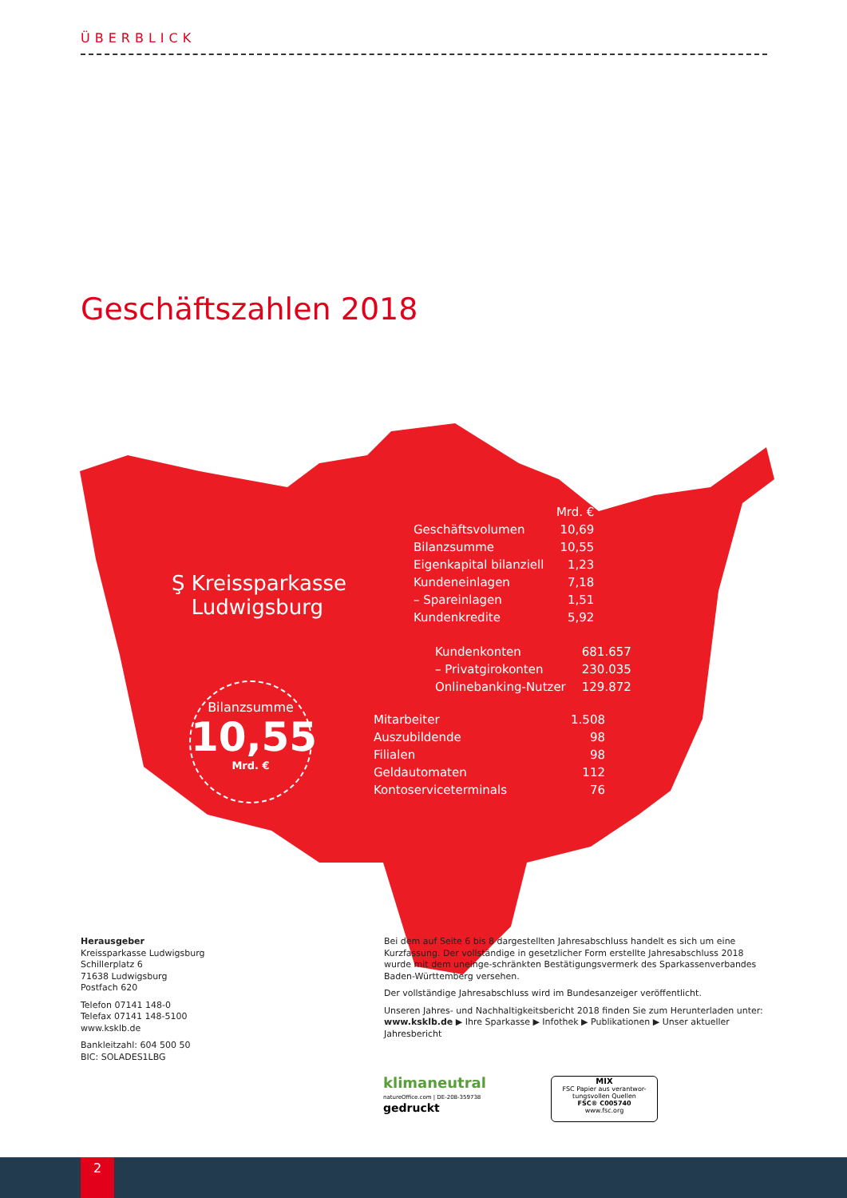ÜBERBLICK
Geschäftszahlen 2018
Ş Kreissparkasse
Ludwigsburg
Bilanzsumme
10,55
Mrd. €
| | Mrd. € |
| --- | --- |
| Geschäftsvolumen | 10,69 |
| Bilanzsumme | 10,55 |
| Eigenkapital bilanziell | 1,23 |
| Kundeneinlagen | 7,18 |
| – Spareinlagen | 1,51 |
| Kundenkredite | 5,92 |
| Kundenkonten | 681.657 |
| – Privatgirokonten | 230.035 |
| Onlinebanking-Nutzer | 129.872 |
| Mitarbeiter | 1.508 |
| Auszubildende | 98 |
| Filialen | 98 |
| Geldautomaten | 112 |
| Kontoserviceterminals | 76 |
Herausgeber
Kreissparkasse Ludwigsburg
Schillerplatz 6
71638 Ludwigsburg
Postfach 620
Telefon 07141 148-0
Telefax 07141 148-5100
www.ksklb.de
Bankleitzahl: 604 500 50
BIC: SOLADES1LBG
Bei dem auf Seite 6 bis 8 dargestellten Jahresabschluss handelt es sich um eine Kurzfassung. Der vollständige in gesetzlicher Form erstellte Jahresabschluss 2018 wurde mit dem uneinge-schränkten Bestätigungsvermerk des Sparkassenverbandes Baden-Württemberg versehen.
Der vollständige Jahresabschluss wird im Bundesanzeiger veröffentlicht.
Unseren Jahres- und Nachhaltigkeitsbericht 2018 finden Sie zum Herunterladen unter:
www.ksklb.de ▶ Ihre Sparkasse ▶ Infothek ▶ Publikationen ▶ Unser aktueller Jahresbericht
klimaneutral
natureOffice.com | DE-208-359738
gedruckt
MIX
FSC Papier aus verantwor-tungsvollen Quellen
FSC® C005740
www.fsc.org
2